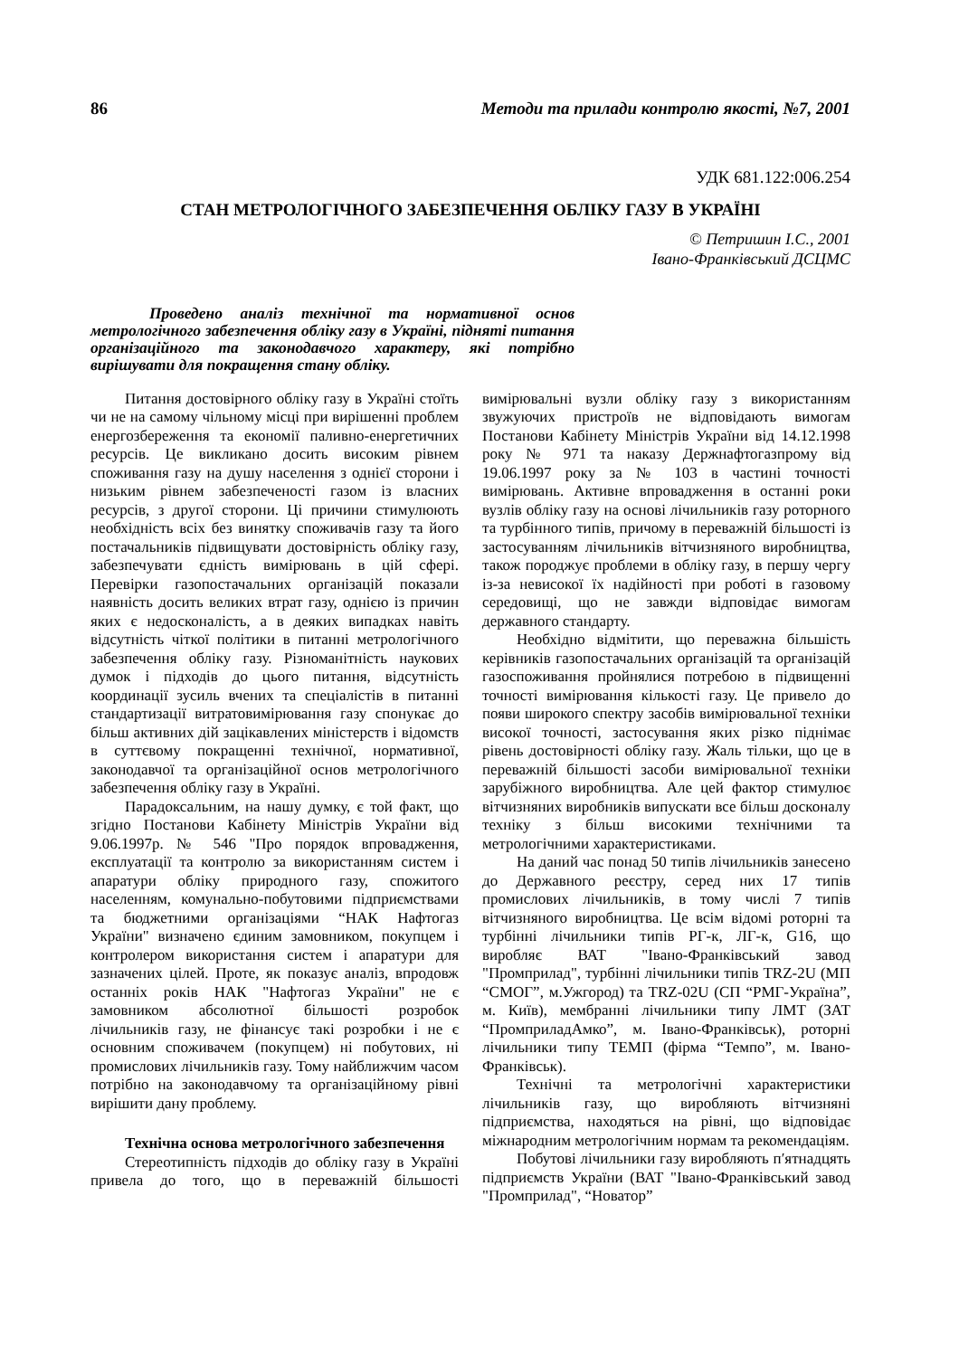86 Методи та прилади контролю якості, №7, 2001
УДК 681.122:006.254
СТАН МЕТРОЛОГІЧНОГО ЗАБЕЗПЕЧЕННЯ ОБЛІКУ ГАЗУ В УКРАЇНІ
© Петришин І.С., 2001
Івано-Франківський ДСЦМС
Проведено аналіз технічної та нормативної основ метрологічного забезпечення обліку газу в Україні, підняті питання організаційного та законодавчого характеру, які потрібно вирішувати для покращення стану обліку.
Питання достовірного обліку газу в Україні стоїть чи не на самому чільному місці при вирішенні проблем енергозбереження та економії паливно-енергетичних ресурсів. Це викликано досить високим рівнем споживання газу на душу населення з однієї сторони і низьким рівнем забезпеченості газом із власних ресурсів, з другої сторони. Ці причини стимулюють необхідність всіх без винятку споживачів газу та його постачальників підвищувати достовірність обліку газу, забезпечувати єдність вимірювань в цій сфері. Перевірки газопостачальних організацій показали наявність досить великих втрат газу, однією із причин яких є недосконалість, а в деяких випадках навіть відсутність чіткої політики в питанні метрологічного забезпечення обліку газу. Різноманітність наукових думок і підходів до цього питання, відсутність координації зусиль вчених та спеціалістів в питанні стандартизації витратовимірювання газу спонукає до більш активних дій зацікавлених міністерств і відомств в суттєвому покращенні технічної, нормативної, законодавчої та організаційної основ метрологічного забезпечення обліку газу в Україні.
Парадоксальним, на нашу думку, є той факт, що згідно Постанови Кабінету Міністрів України від 9.06.1997р. № 546 "Про порядок впровадження, експлуатації та контролю за використанням систем і апаратури обліку природного газу, спожитого населенням, комунально-побутовими підприємствами та бюджетними організаціями “НАК Нафтогаз України" визначено єдиним замовником, покупцем і контролером використання систем і апаратури для зазначених цілей. Проте, як показує аналіз, впродовж останніх років НАК "Нафтогаз України" не є замовником абсолютної більшості розробок лічильників газу, не фінансує такі розробки і не є основним споживачем (покупцем) ні побутових, ні промислових лічильників газу. Тому найближчим часом потрібно на законодавчому та організаційному рівні вирішити дану проблему.
Технічна основа метрологічного забезпечення
Стереотипність підходів до обліку газу в Україні привела до того, що в переважній більшості вимірювальні вузли обліку газу з використанням звужуючих пристроїв не відповідають вимогам Постанови Кабінету Міністрів України від 14.12.1998 року № 971 та наказу Держнафтогазпрому від 19.06.1997 року за № 103 в частині точності вимірювань. Активне впровадження в останні роки вузлів обліку газу на основі лічильників газу роторного та турбінного типів, причому в переважній більшості із застосуванням лічильників вітчизняного виробництва, також породжує проблеми в обліку газу, в першу чергу із-за невисокої їх надійності при роботі в газовому середовищі, що не завжди відповідає вимогам державного стандарту.
Необхідно відмітити, що переважна більшість керівників газопостачальних організацій та організацій газоспоживання пройнялися потребою в підвищенні точності вимірювання кількості газу. Це привело до появи широкого спектру засобів вимірювальної техніки високої точності, застосування яких різко піднімає рівень достовірності обліку газу. Жаль тільки, що це в переважній більшості засоби вимірювальної техніки зарубіжного виробництва. Але цей фактор стимулює вітчизняних виробників випускати все більш досконалу техніку з більш високими технічними та метрологічними характеристиками.
На даний час понад 50 типів лічильників занесено до Державного реєстру, серед них 17 типів промислових лічильників, в тому числі 7 типів вітчизняного виробництва. Це всім відомі роторні та турбінні лічильники типів РГ-к, ЛГ-к, G16, що виробляє ВАТ "Івано-Франківський завод "Промприлад", турбінні лічильники типів TRZ-2U (МП “СМОГ”, м.Ужгород) та TRZ-02U (СП “РМГ-Україна”, м. Київ), мембранні лічильники типу ЛМТ (ЗАТ “ПромприладАмко”, м. Івано-Франківськ), роторні лічильники типу ТЕМП (фірма “Темпо”, м. Івано-Франківськ).
Технічні та метрологічні характеристики лічильників газу, що виробляють вітчизняні підприємства, находяться на рівні, що відповідає міжнародним метрологічним нормам та рекомендаціям.
Побутові лічильники газу виробляють п′ятнадцять підприємств України (ВАТ "Івано-Франківський завод "Промприлад", “Новатор”